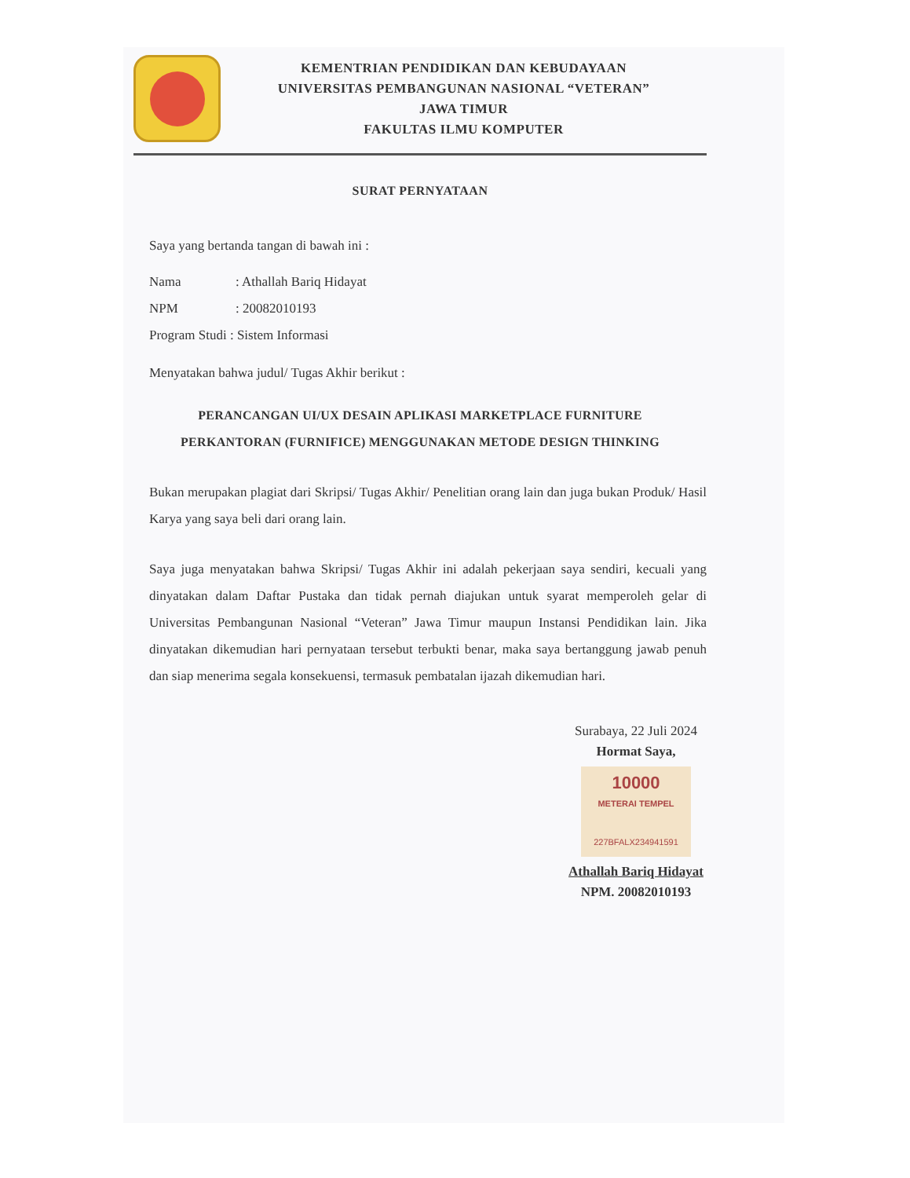KEMENTRIAN PENDIDIKAN DAN KEBUDAYAAN
UNIVERSITAS PEMBANGUNAN NASIONAL “VETERAN”
JAWA TIMUR
FAKULTAS ILMU KOMPUTER
SURAT PERNYATAAN
Saya yang bertanda tangan di bawah ini :
Nama: Athallah Bariq Hidayat
NPM: 20082010193
Program Studi : Sistem Informasi
Menyatakan bahwa judul/ Tugas Akhir berikut :
PERANCANGAN UI/UX DESAIN APLIKASI MARKETPLACE FURNITURE
PERKANTORAN (FURNIFICE) MENGGUNAKAN METODE DESIGN THINKING
Bukan merupakan plagiat dari Skripsi/ Tugas Akhir/ Penelitian orang lain dan juga bukan Produk/ Hasil Karya yang saya beli dari orang lain.
Saya juga menyatakan bahwa Skripsi/ Tugas Akhir ini adalah pekerjaan saya sendiri, kecuali yang dinyatakan dalam Daftar Pustaka dan tidak pernah diajukan untuk syarat memperoleh gelar di Universitas Pembangunan Nasional “Veteran” Jawa Timur maupun Instansi Pendidikan lain. Jika dinyatakan dikemudian hari pernyataan tersebut terbukti benar, maka saya bertanggung jawab penuh dan siap menerima segala konsekuensi, termasuk pembatalan ijazah dikemudian hari.
Surabaya, 22 Juli 2024
Hormat Saya,
10000
METERAI TEMPEL
227BFALX234941591
Athallah Bariq Hidayat
NPM. 20082010193